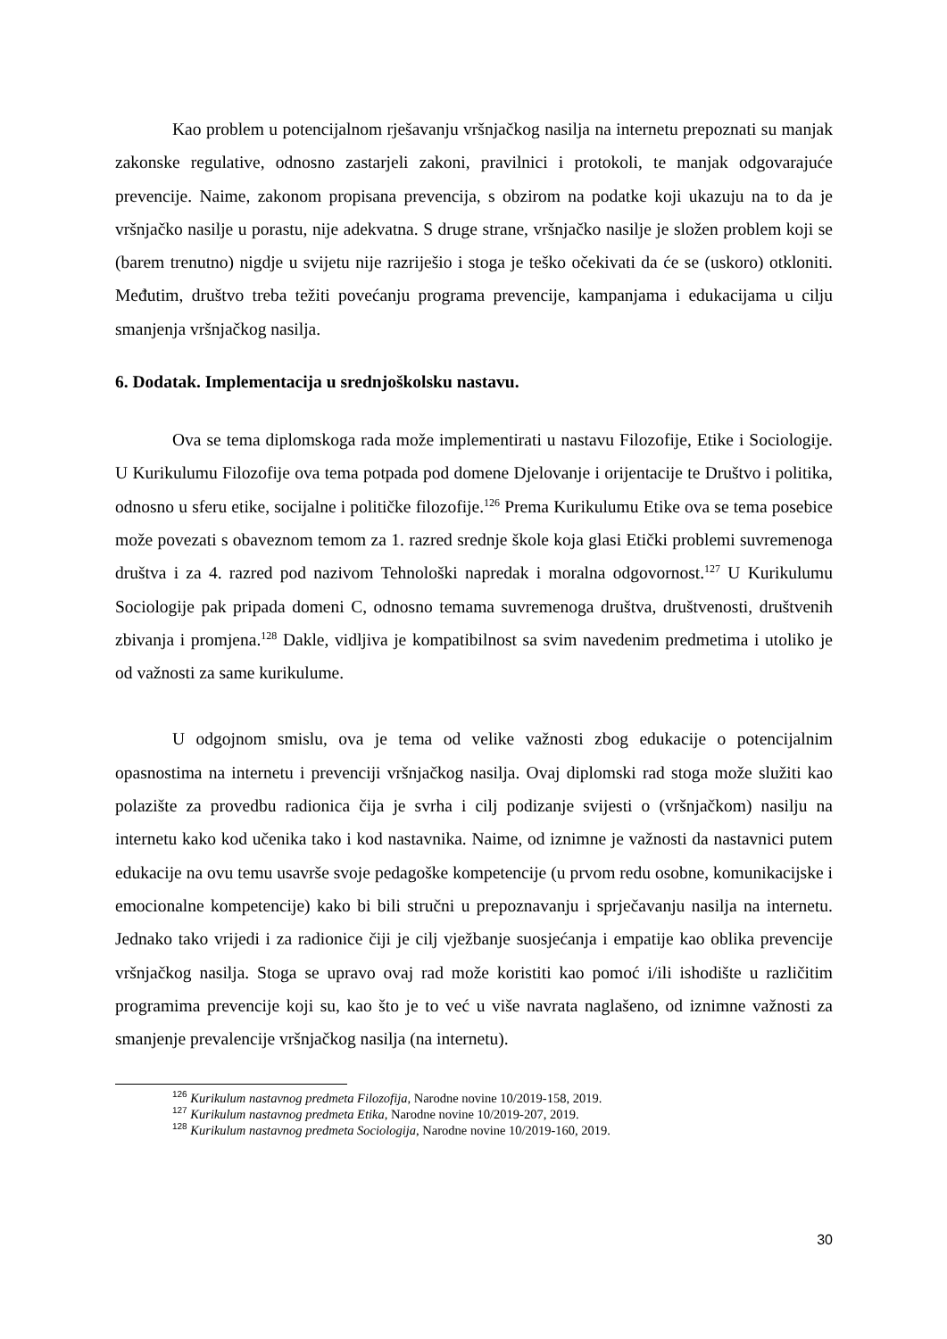Kao problem u potencijalnom rješavanju vršnjačkog nasilja na internetu prepoznati su manjak zakonske regulative, odnosno zastarjeli zakoni, pravilnici i protokoli, te manjak odgovarajuće prevencije. Naime, zakonom propisana prevencija, s obzirom na podatke koji ukazuju na to da je vršnjačko nasilje u porastu, nije adekvatna. S druge strane, vršnjačko nasilje je složen problem koji se (barem trenutno) nigdje u svijetu nije razriješio i stoga je teško očekivati da će se (uskoro) otkloniti. Međutim, društvo treba težiti povećanju programa prevencije, kampanjama i edukacijama u cilju smanjenja vršnjačkog nasilja.
6. Dodatak. Implementacija u srednjoškolsku nastavu.
Ova se tema diplomskoga rada može implementirati u nastavu Filozofije, Etike i Sociologije. U Kurikulumu Filozofije ova tema potpada pod domene Djelovanje i orijentacije te Društvo i politika, odnosno u sferu etike, socijalne i političke filozofije.<sup>126</sup> Prema Kurikulumu Etike ova se tema posebice može povezati s obaveznom temom za 1. razred srednje škole koja glasi Etički problemi suvremenoga društva i za 4. razred pod nazivom Tehnološki napredak i moralna odgovornost.<sup>127</sup> U Kurikulumu Sociologije pak pripada domeni C, odnosno temama suvremenoga društva, društvenosti, društvenih zbivanja i promjena.<sup>128</sup> Dakle, vidljiva je kompatibilnost sa svim navedenim predmetima i utoliko je od važnosti za same kurikulume.
U odgojnom smislu, ova je tema od velike važnosti zbog edukacije o potencijalnim opasnostima na internetu i prevenciji vršnjačkog nasilja. Ovaj diplomski rad stoga može služiti kao polazište za provedbu radionica čija je svrha i cilj podizanje svijesti o (vršnjačkom) nasilju na internetu kako kod učenika tako i kod nastavnika. Naime, od iznimne je važnosti da nastavnici putem edukacije na ovu temu usavrše svoje pedagoške kompetencije (u prvom redu osobne, komunikacijske i emocionalne kompetencije) kako bi bili stručni u prepoznavanju i sprječavanju nasilja na internetu. Jednako tako vrijedi i za radionice čiji je cilj vježbanje suosjećanja i empatije kao oblika prevencije vršnjačkog nasilja. Stoga se upravo ovaj rad može koristiti kao pomoć i/ili ishodište u različitim programima prevencije koji su, kao što je to već u više navrata naglašeno, od iznimne važnosti za smanjenje prevalencije vršnjačkog nasilja (na internetu).
<sup>126</sup> Kurikulum nastavnog predmeta Filozofija, Narodne novine 10/2019-158, 2019.
<sup>127</sup> Kurikulum nastavnog predmeta Etika, Narodne novine 10/2019-207, 2019.
<sup>128</sup> Kurikulum nastavnog predmeta Sociologija, Narodne novine 10/2019-160, 2019.
30